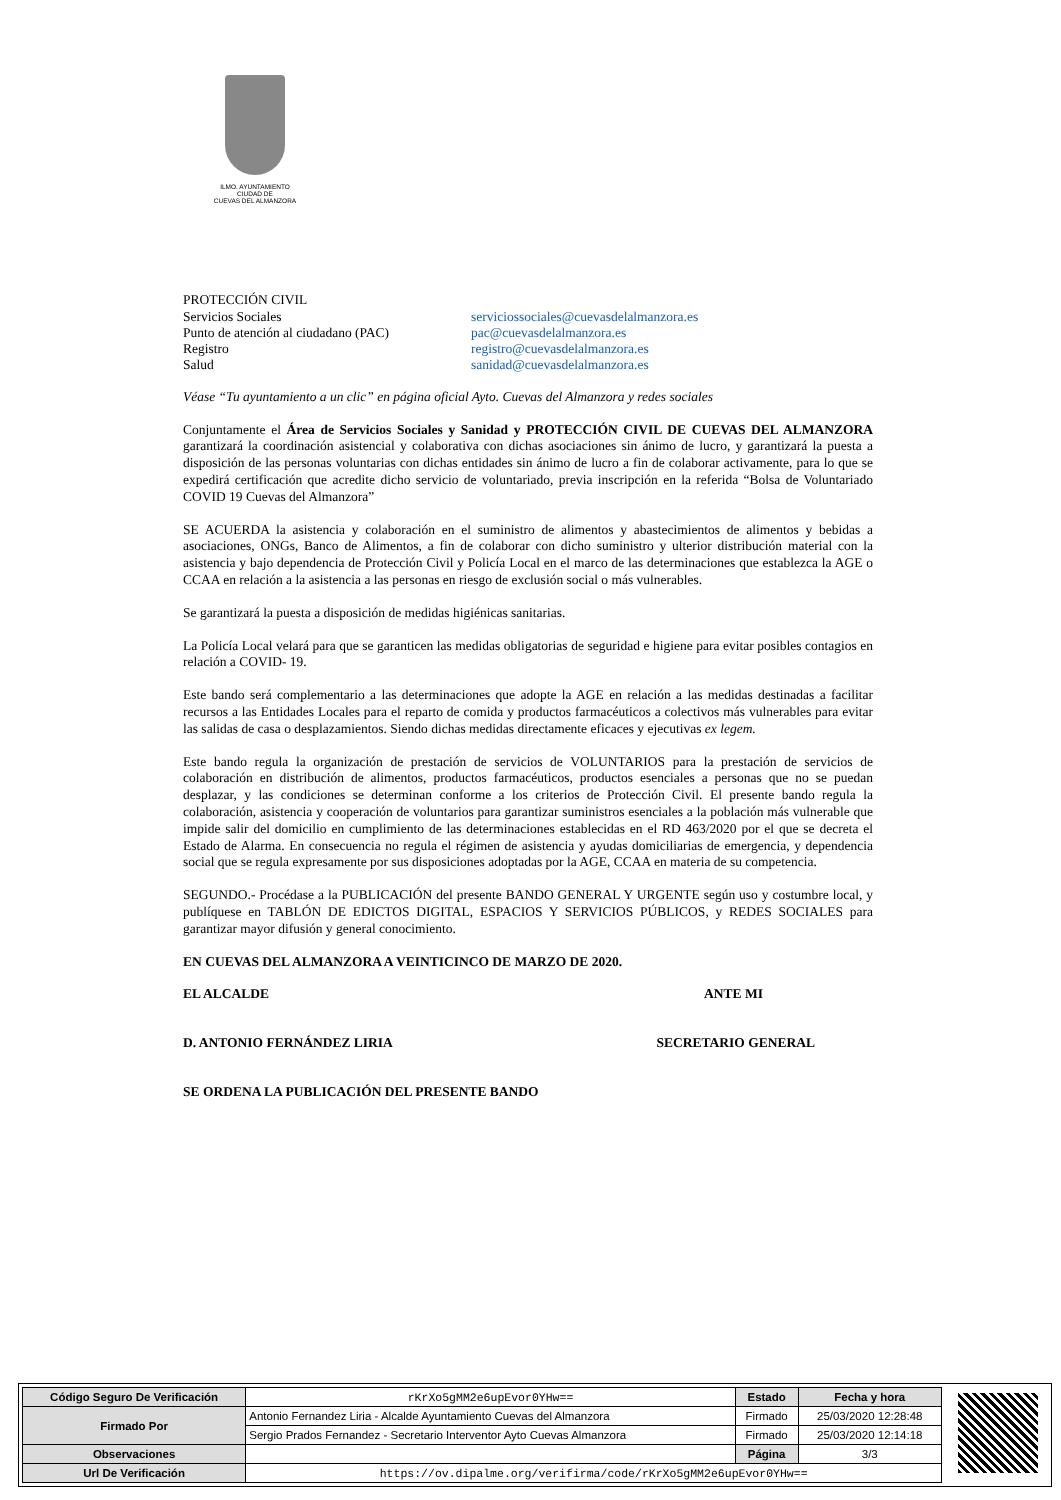ILMO. AYUNTAMIENTO
CIUDAD DE
CUEVAS DEL ALMANZORA
PROTECCIÓN CIVIL
Servicios Sociales serviciossociales@cuevasdelalmanzora.es
Punto de atención al ciudadano (PAC)
pac@cuevasdelalmanzora.es
Registro registro@cuevasdelalmanzora.es
Salud sanidad@cuevasdelalmanzora.es
Véase “Tu ayuntamiento a un clic” en página oficial Ayto. Cuevas del Almanzora y redes sociales
Conjuntamente el Área de Servicios Sociales y Sanidad y PROTECCIÓN CIVIL DE CUEVAS DEL ALMANZORA garantizará la coordinación asistencial y colaborativa con dichas asociaciones sin ánimo de lucro, y garantizará la puesta a disposición de las personas voluntarias con dichas entidades sin ánimo de lucro a fin de colaborar activamente, para lo que se expedirá certificación que acredite dicho servicio de voluntariado, previa inscripción en la referida “Bolsa de Voluntariado COVID 19 Cuevas del Almanzora”
SE ACUERDA la asistencia y colaboración en el suministro de alimentos y abastecimientos de alimentos y bebidas a asociaciones, ONGs, Banco de Alimentos, a fin de colaborar con dicho suministro y ulterior distribución material con la asistencia y bajo dependencia de Protección Civil y Policía Local en el marco de las determinaciones que establezca la AGE o CCAA en relación a la asistencia a las personas en riesgo de exclusión social o más vulnerables.
Se garantizará la puesta a disposición de medidas higiénicas sanitarias.
La Policía Local velará para que se garanticen las medidas obligatorias de seguridad e higiene para evitar posibles contagios en relación a COVID- 19.
Este bando será complementario a las determinaciones que adopte la AGE en relación a las medidas destinadas a facilitar recursos a las Entidades Locales para el reparto de comida y productos farmacéuticos a colectivos más vulnerables para evitar las salidas de casa o desplazamientos. Siendo dichas medidas directamente eficaces y ejecutivas ex legem.
Este bando regula la organización de prestación de servicios de VOLUNTARIOS para la prestación de servicios de colaboración en distribución de alimentos, productos farmacéuticos, productos esenciales a personas que no se puedan desplazar, y las condiciones se determinan conforme a los criterios de Protección Civil. El presente bando regula la colaboración, asistencia y cooperación de voluntarios para garantizar suministros esenciales a la población más vulnerable que impide salir del domicilio en cumplimiento de las determinaciones establecidas en el RD 463/2020 por el que se decreta el Estado de Alarma. En consecuencia no regula el régimen de asistencia y ayudas domiciliarias de emergencia, y dependencia social que se regula expresamente por sus disposiciones adoptadas por la AGE, CCAA en materia de su competencia.
SEGUNDO.- Procédase a la PUBLICACIÓN del presente BANDO GENERAL Y URGENTE según uso y costumbre local, y publíquese en TABLÓN DE EDICTOS DIGITAL, ESPACIOS Y SERVICIOS PÚBLICOS, y REDES SOCIALES para garantizar mayor difusión y general conocimiento.
EN CUEVAS DEL ALMANZORA A VEINTICINCO DE MARZO DE 2020.
EL ALCALDE ANTE MI
D. ANTONIO FERNÁNDEZ LIRIA SECRETARIO GENERAL
SE ORDENA LA PUBLICACIÓN DEL PRESENTE BANDO
| Código Seguro De Verificación | rKrXo5gMM2e6upEvor0YHw== | Estado | Fecha y hora |
| Firmado Por | Antonio Fernandez Liria - Alcalde Ayuntamiento Cuevas del Almanzora | Firmado | 25/03/2020 12:28:48 |
| | Sergio Prados Fernandez - Secretario Interventor Ayto Cuevas Almanzora | Firmado | 25/03/2020 12:14:18 |
| Observaciones | | Página | 3/3 |
| Url De Verificación | https://ov.dipalme.org/verifirma/code/rKrXo5gMM2e6upEvor0YHw== | | |